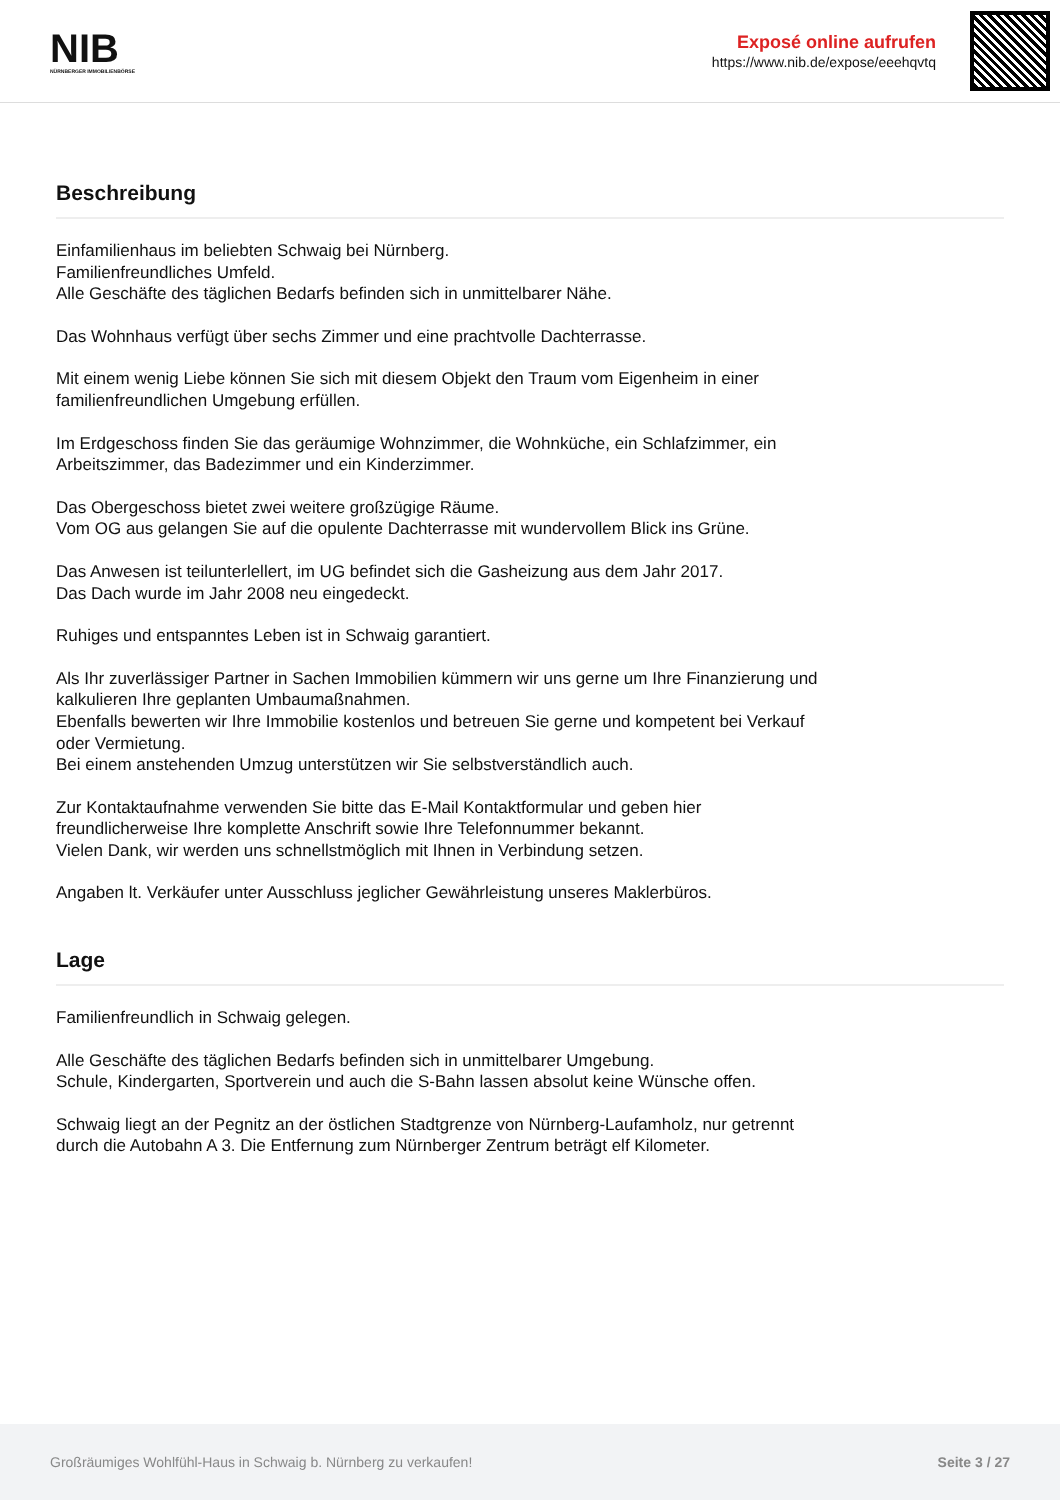NIB
NÜRNBERGER IMMOBILIENBÖRSE
Exposé online aufrufen
https://www.nib.de/expose/eeehqvtq
Beschreibung
Einfamilienhaus im beliebten Schwaig bei Nürnberg.
Familienfreundliches Umfeld.
Alle Geschäfte des täglichen Bedarfs befinden sich in unmittelbarer Nähe.
Das Wohnhaus verfügt über sechs Zimmer und eine prachtvolle Dachterrasse.
Mit einem wenig Liebe können Sie sich mit diesem Objekt den Traum vom Eigenheim in einer
familienfreundlichen Umgebung erfüllen.
Im Erdgeschoss finden Sie das geräumige Wohnzimmer, die Wohnküche, ein Schlafzimmer, ein
Arbeitszimmer, das Badezimmer und ein Kinderzimmer.
Das Obergeschoss bietet zwei weitere großzügige Räume.
Vom OG aus gelangen Sie auf die opulente Dachterrasse mit wundervollem Blick ins Grüne.
Das Anwesen ist teilunterlellert, im UG befindet sich die Gasheizung aus dem Jahr 2017.
Das Dach wurde im Jahr 2008 neu eingedeckt.
Ruhiges und entspanntes Leben ist in Schwaig garantiert.
Als Ihr zuverlässiger Partner in Sachen Immobilien kümmern wir uns gerne um Ihre Finanzierung und
kalkulieren Ihre geplanten Umbaumaßnahmen.
Ebenfalls bewerten wir Ihre Immobilie kostenlos und betreuen Sie gerne und kompetent bei Verkauf
oder Vermietung.
Bei einem anstehenden Umzug unterstützen wir Sie selbstverständlich auch.
Zur Kontaktaufnahme verwenden Sie bitte das E-Mail Kontaktformular und geben hier
freundlicherweise Ihre komplette Anschrift sowie Ihre Telefonnummer bekannt.
Vielen Dank, wir werden uns schnellstmöglich mit Ihnen in Verbindung setzen.
Angaben lt. Verkäufer unter Ausschluss jeglicher Gewährleistung unseres Maklerbüros.
Lage
Familienfreundlich in Schwaig gelegen.
Alle Geschäfte des täglichen Bedarfs befinden sich in unmittelbarer Umgebung.
Schule, Kindergarten, Sportverein und auch die S-Bahn lassen absolut keine Wünsche offen.
Schwaig liegt an der Pegnitz an der östlichen Stadtgrenze von Nürnberg-Laufamholz, nur getrennt
durch die Autobahn A 3. Die Entfernung zum Nürnberger Zentrum beträgt elf Kilometer.
Großräumiges Wohlfühl-Haus in Schwaig b. Nürnberg zu verkaufen! Seite 3 / 27